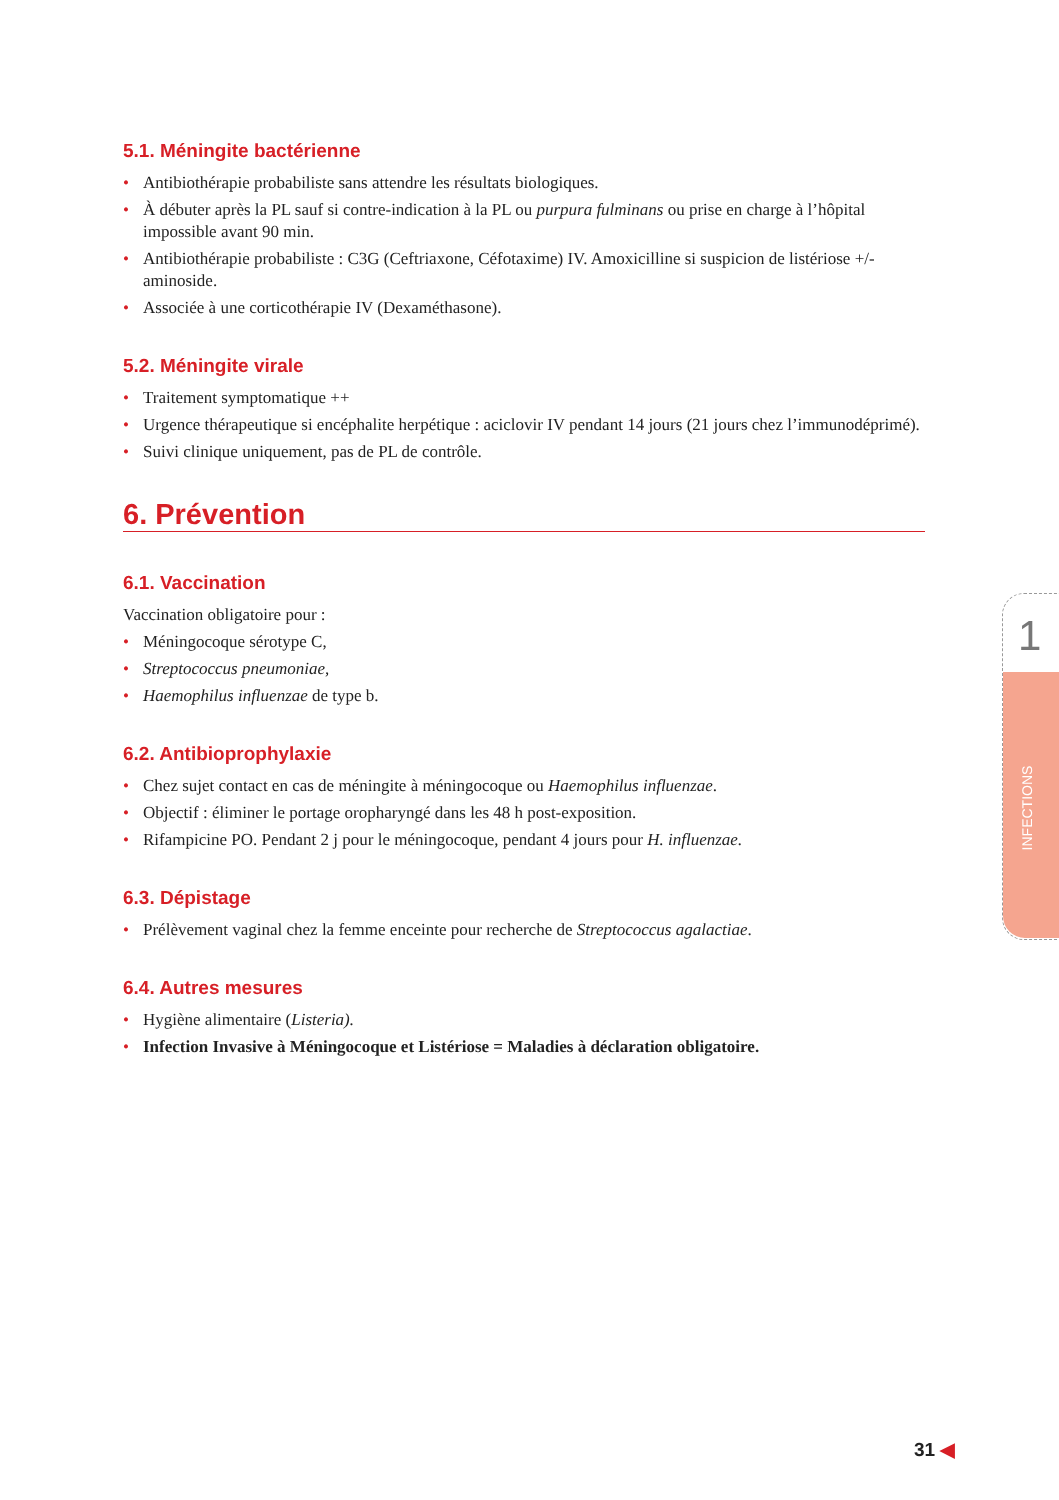5.1. Méningite bactérienne
• Antibiothérapie probabiliste sans attendre les résultats biologiques.
• À débuter après la PL sauf si contre-indication à la PL ou purpura fulminans ou prise en charge à l’hôpital impossible avant 90 min.
• Antibiothérapie probabiliste : C3G (Ceftriaxone, Céfotaxime) IV. Amoxicilline si suspicion de listériose +/- aminoside.
• Associée à une corticothérapie IV (Dexaméthasone).
5.2. Méningite virale
• Traitement symptomatique ++
• Urgence thérapeutique si encéphalite herpétique : aciclovir IV pendant 14 jours (21 jours chez l’immunodéprimé).
• Suivi clinique uniquement, pas de PL de contrôle.
6. Prévention
6.1. Vaccination
Vaccination obligatoire pour :
• Méningocoque sérotype C,
• Streptococcus pneumoniae,
• Haemophilus influenzae de type b.
6.2. Antibioprophylaxie
• Chez sujet contact en cas de méningite à méningocoque ou Haemophilus influenzae.
• Objectif : éliminer le portage oropharyngé dans les 48 h post-exposition.
• Rifampicine PO. Pendant 2 j pour le méningocoque, pendant 4 jours pour H. influenzae.
6.3. Dépistage
• Prélèvement vaginal chez la femme enceinte pour recherche de Streptococcus agalactiae.
6.4. Autres mesures
• Hygiène alimentaire (Listeria).
• Infection Invasive à Méningocoque et Listériose = Maladies à déclaration obligatoire.
1
INFECTIONS
31 ◀